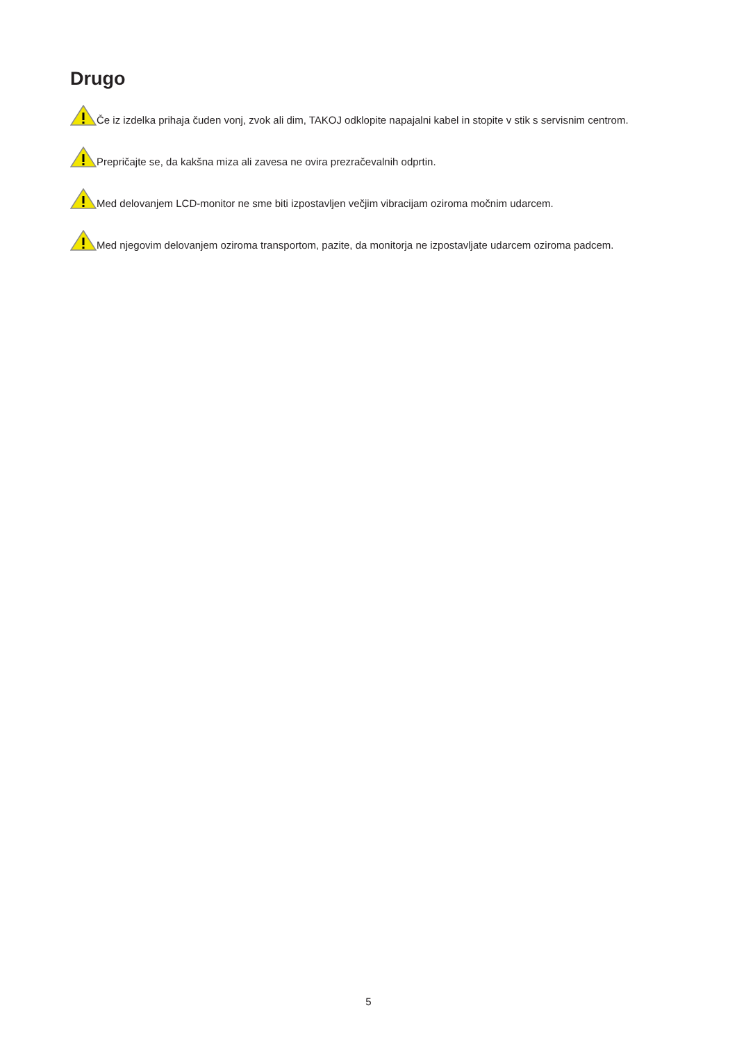Drugo
Če iz izdelka prihaja čuden vonj, zvok ali dim, TAKOJ odklopite napajalni kabel in stopite v stik s servisnim centrom.
Prepričajte se, da kakšna miza ali zavesa ne ovira prezračevalnih odprtin.
Med delovanjem LCD-monitor ne sme biti izpostavljen večjim vibracijam oziroma močnim udarcem.
Med njegovim delovanjem oziroma transportom, pazite, da monitorja ne izpostavljate udarcem oziroma padcem.
5